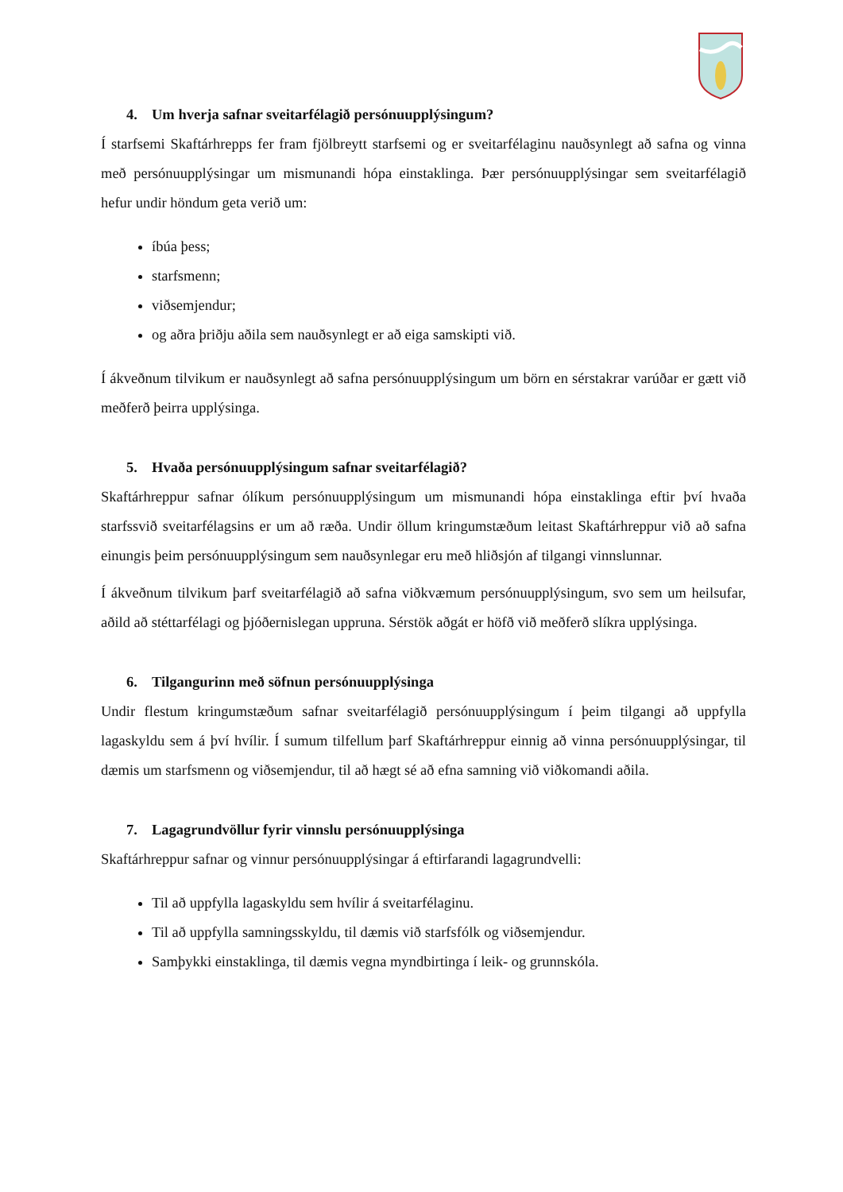4. Um hverja safnar sveitarfélagið persónuupplýsingum?
Í starfsemi Skaftárhrepps fer fram fjölbreytt starfsemi og er sveitarfélaginu nauðsynlegt að safna og vinna með persónuupplýsingar um mismunandi hópa einstaklinga. Þær persónuupplýsingar sem sveitarfélagið hefur undir höndum geta verið um:
íbúa þess;
starfsmenn;
viðsemjendur;
og aðra þriðju aðila sem nauðsynlegt er að eiga samskipti við.
Í ákveðnum tilvikum er nauðsynlegt að safna persónuupplýsingum um börn en sérstakrar varúðar er gætt við meðferð þeirra upplýsinga.
5. Hvaða persónuupplýsingum safnar sveitarfélagið?
Skaftárhreppur safnar ólíkum persónuupplýsingum um mismunandi hópa einstaklinga eftir því hvaða starfssvið sveitarfélagsins er um að ræða. Undir öllum kringumstæðum leitast Skaftárhreppur við að safna einungis þeim persónuupplýsingum sem nauðsynlegar eru með hliðsjón af tilgangi vinnslunnar.
Í ákveðnum tilvikum þarf sveitarfélagið að safna viðkvæmum persónuupplýsingum, svo sem um heilsufar, aðild að stéttarfélagi og þjóðernislegan uppruna. Sérstök aðgát er höfð við meðferð slíkra upplýsinga.
6. Tilgangurinn með söfnun persónuupplýsinga
Undir flestum kringumstæðum safnar sveitarfélagið persónuupplýsingum í þeim tilgangi að uppfylla lagaskyldu sem á því hvílir. Í sumum tilfellum þarf Skaftárhreppur einnig að vinna persónuupplýsingar, til dæmis um starfsmenn og viðsemjendur, til að hægt sé að efna samning við viðkomandi aðila.
7. Lagagrundvöllur fyrir vinnslu persónuupplýsinga
Skaftárhreppur safnar og vinnur persónuupplýsingar á eftirfarandi lagagrundvelli:
Til að uppfylla lagaskyldu sem hvílir á sveitarfélaginu.
Til að uppfylla samningsskyldu, til dæmis við starfsfólk og viðsemjendur.
Samþykki einstaklinga, til dæmis vegna myndbirtinga í leik- og grunnskóla.